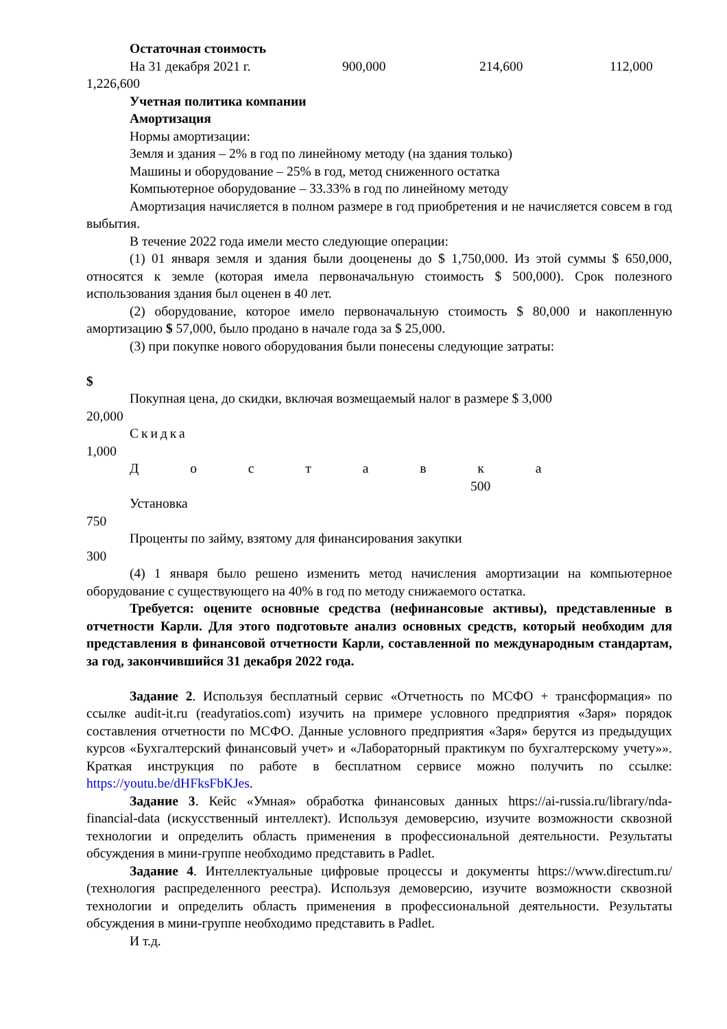Остаточная стоимость
На 31 декабря 2021 г. 900,000 214,600 112,000
1,226,600
Учетная политика компании
Амортизация
Нормы амортизации:
Земля и здания – 2% в год по линейному методу (на здания только)
Машины и оборудование – 25% в год, метод сниженного остатка
Компьютерное оборудование – 33.33% в год по линейному методу
Амортизация начисляется в полном размере в год приобретения и не начисляется совсем в год выбытия.
В течение 2022 года имели место следующие операции:
(1) 01 января земля и здания были дооценены до $ 1,750,000. Из этой суммы $ 650,000, относятся к земле (которая имела первоначальную стоимость $ 500,000). Срок полезного использования здания был оценен в 40 лет.
(2) оборудование, которое имело первоначальную стоимость $ 80,000 и накопленную амортизацию $ 57,000, было продано в начале года за $ 25,000.
(3) при покупке нового оборудования были понесены следующие затраты:
$
Покупная цена, до скидки, включая возмещаемый налог в размере $ 3,000
20,000
Скидка
1,000
Д о с т а в к а
500
Установка
750
Проценты по займу, взятому для финансирования закупки
300
(4) 1 января было решено изменить метод начисления амортизации на компьютерное оборудование с существующего на 40% в год по методу снижаемого остатка.
Требуется: оцените основные средства (нефинансовые активы), представленные в отчетности Карли. Для этого подготовьте анализ основных средств, который необходим для представления в финансовой отчетности Карли, составленной по международным стандартам, за год, закончившийся 31 декабря 2022 года.
Задание 2. Используя бесплатный сервис «Отчетность по МСФО + трансформация» по ссылке audit-it.ru (readyratios.com) изучить на примере условного предприятия «Заря» порядок составления отчетности по МСФО. Данные условного предприятия «Заря» берутся из предыдущих курсов «Бухгалтерский финансовый учет» и «Лабораторный практикум по бухгалтерскому учету»». Краткая инструкция по работе в бесплатном сервисе можно получить по ссылке: https://youtu.be/dHFksFbKJes.
Задание 3. Кейс «Умная» обработка финансовых данных https://ai-russia.ru/library/nda-financial-data (искусственный интеллект). Используя демоверсию, изучите возможности сквозной технологии и определить область применения в профессиональной деятельности. Результаты обсуждения в мини-группе необходимо представить в Padlet.
Задание 4. Интеллектуальные цифровые процессы и документы https://www.directum.ru/ (технология распределенного реестра). Используя демоверсию, изучите возможности сквозной технологии и определить область применения в профессиональной деятельности. Результаты обсуждения в мини-группе необходимо представить в Padlet.
И т.д.